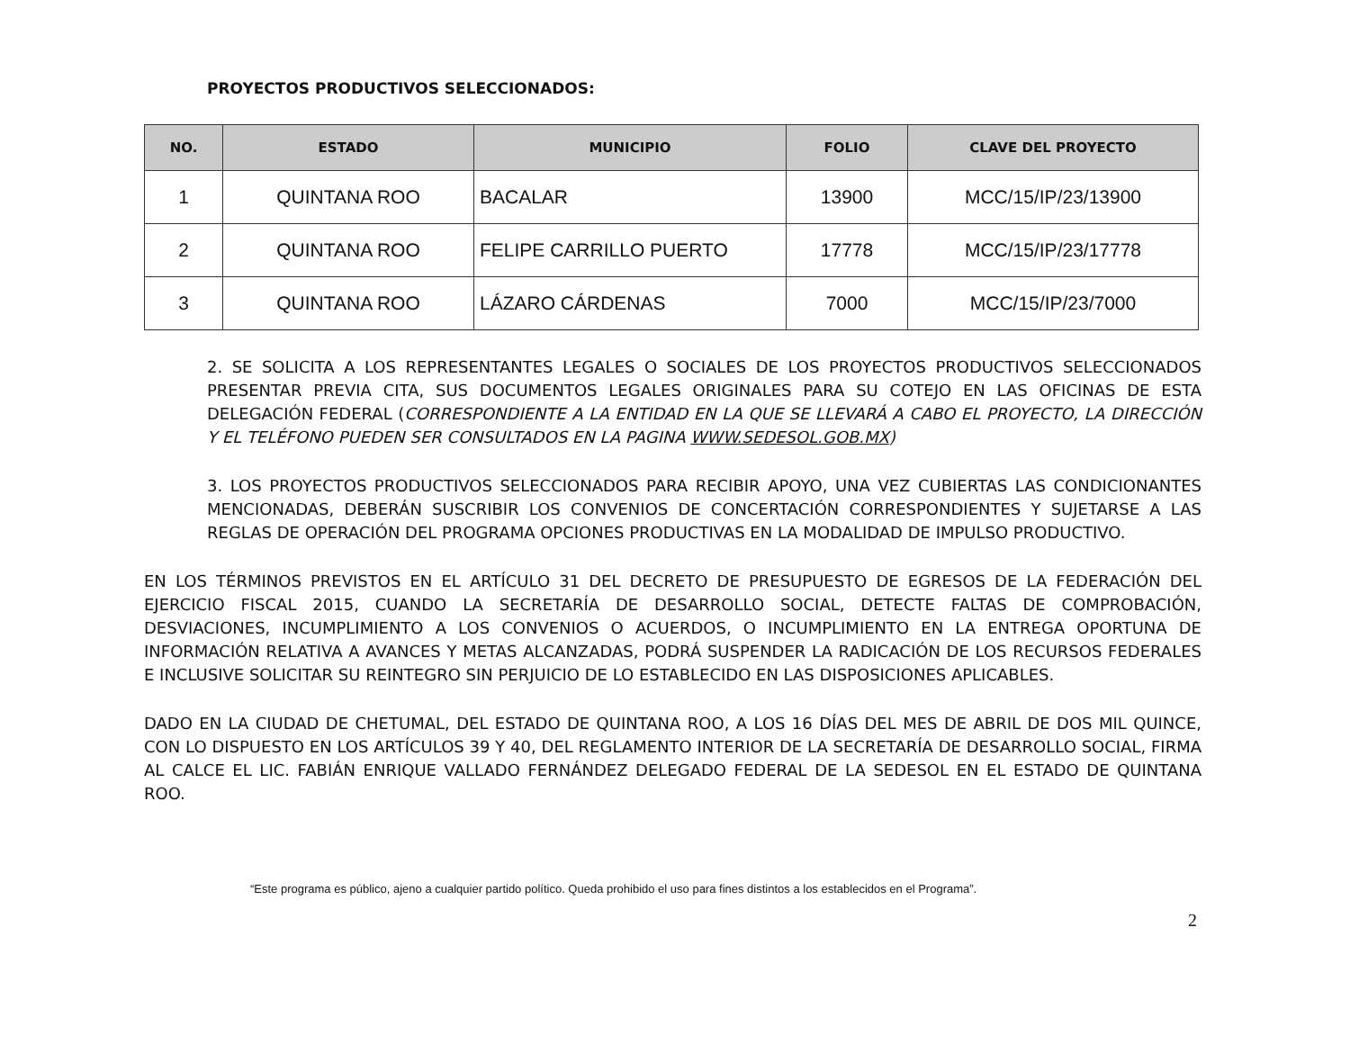PROYECTOS PRODUCTIVOS SELECCIONADOS:
| NO. | ESTADO | MUNICIPIO | FOLIO | CLAVE DEL PROYECTO |
| --- | --- | --- | --- | --- |
| 1 | QUINTANA ROO | BACALAR | 13900 | MCC/15/IP/23/13900 |
| 2 | QUINTANA ROO | FELIPE CARRILLO PUERTO | 17778 | MCC/15/IP/23/17778 |
| 3 | QUINTANA ROO | LÁZARO CÁRDENAS | 7000 | MCC/15/IP/23/7000 |
2. SE SOLICITA A LOS REPRESENTANTES LEGALES O SOCIALES DE LOS PROYECTOS PRODUCTIVOS SELECCIONADOS PRESENTAR PREVIA CITA, SUS DOCUMENTOS LEGALES ORIGINALES PARA SU COTEJO EN LAS OFICINAS DE ESTA DELEGACIÓN FEDERAL (CORRESPONDIENTE A LA ENTIDAD EN LA QUE SE LLEVARÁ A CABO EL PROYECTO, LA DIRECCIÓN Y EL TELÉFONO PUEDEN SER CONSULTADOS EN LA PAGINA WWW.SEDESOL.GOB.MX)
3. LOS PROYECTOS PRODUCTIVOS SELECCIONADOS PARA RECIBIR APOYO, UNA VEZ CUBIERTAS LAS CONDICIONANTES MENCIONADAS, DEBERÁN SUSCRIBIR LOS CONVENIOS DE CONCERTACIÓN CORRESPONDIENTES Y SUJETARSE A LAS REGLAS DE OPERACIÓN DEL PROGRAMA OPCIONES PRODUCTIVAS EN LA MODALIDAD DE IMPULSO PRODUCTIVO.
EN LOS TÉRMINOS PREVISTOS EN EL ARTÍCULO 31 DEL DECRETO DE PRESUPUESTO DE EGRESOS DE LA FEDERACIÓN DEL EJERCICIO FISCAL 2015, CUANDO LA SECRETARÍA DE DESARROLLO SOCIAL, DETECTE FALTAS DE COMPROBACIÓN, DESVIACIONES, INCUMPLIMIENTO A LOS CONVENIOS O ACUERDOS, O INCUMPLIMIENTO EN LA ENTREGA OPORTUNA DE INFORMACIÓN RELATIVA A AVANCES Y METAS ALCANZADAS, PODRÁ SUSPENDER LA RADICACIÓN DE LOS RECURSOS FEDERALES E INCLUSIVE SOLICITAR SU REINTEGRO SIN PERJUICIO DE LO ESTABLECIDO EN LAS DISPOSICIONES APLICABLES.
DADO EN LA CIUDAD DE CHETUMAL, DEL ESTADO DE QUINTANA ROO, A LOS 16 DÍAS DEL MES DE ABRIL DE DOS MIL QUINCE, CON LO DISPUESTO EN LOS ARTÍCULOS 39 Y 40, DEL REGLAMENTO INTERIOR DE LA SECRETARÍA DE DESARROLLO SOCIAL, FIRMA AL CALCE EL LIC. FABIÁN ENRIQUE VALLADO FERNÁNDEZ DELEGADO FEDERAL DE LA SEDESOL EN EL ESTADO DE QUINTANA ROO.
“Este programa es público, ajeno a cualquier partido político. Queda prohibido el uso para fines distintos a los establecidos en el Programa”.
2